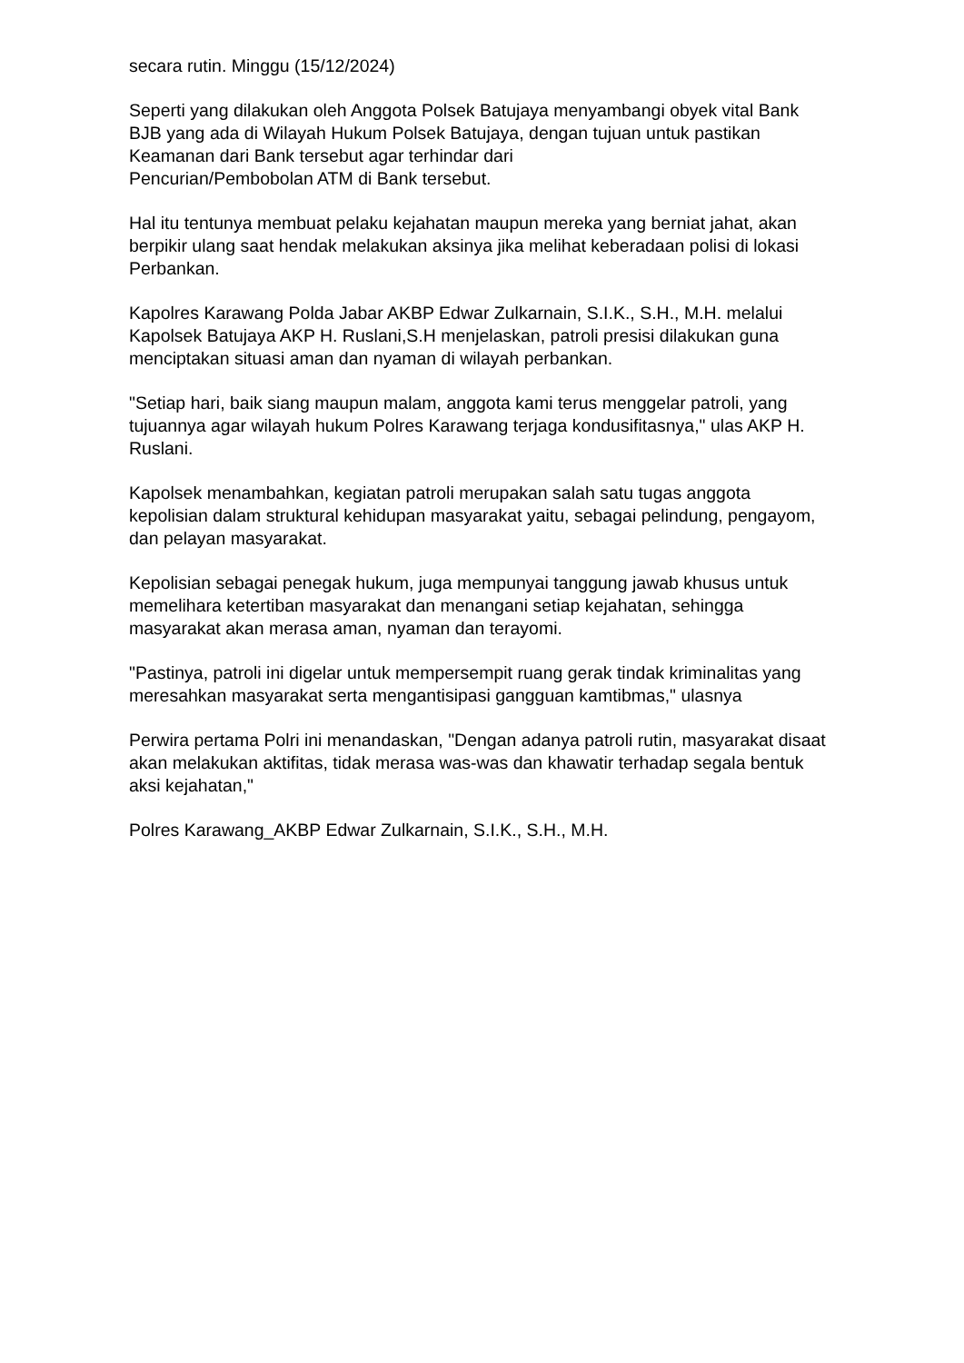secara rutin. Minggu (15/12/2024)
Seperti yang dilakukan oleh Anggota Polsek Batujaya menyambangi obyek vital Bank BJB yang ada di Wilayah Hukum Polsek Batujaya, dengan tujuan untuk pastikan Keamanan dari Bank tersebut agar terhindar dari
Pencurian/Pembobolan ATM di Bank tersebut.
Hal itu tentunya membuat pelaku kejahatan maupun mereka yang berniat jahat, akan berpikir ulang saat hendak melakukan aksinya jika melihat keberadaan polisi di lokasi Perbankan.
Kapolres Karawang Polda Jabar AKBP Edwar Zulkarnain, S.I.K., S.H., M.H. melalui Kapolsek Batujaya AKP H. Ruslani,S.H menjelaskan, patroli presisi dilakukan guna menciptakan situasi aman dan nyaman di wilayah perbankan.
"Setiap hari, baik siang maupun malam, anggota kami terus menggelar patroli, yang tujuannya agar wilayah hukum Polres Karawang terjaga kondusifitasnya," ulas AKP H. Ruslani.
Kapolsek menambahkan, kegiatan patroli merupakan salah satu tugas anggota kepolisian dalam struktural kehidupan masyarakat yaitu, sebagai pelindung, pengayom, dan pelayan masyarakat.
Kepolisian sebagai penegak hukum, juga mempunyai tanggung jawab khusus untuk memelihara ketertiban masyarakat dan menangani setiap kejahatan, sehingga masyarakat akan merasa aman, nyaman dan terayomi.
"Pastinya, patroli ini digelar untuk mempersempit ruang gerak tindak kriminalitas yang meresahkan masyarakat serta mengantisipasi gangguan kamtibmas," ulasnya
Perwira pertama Polri ini menandaskan, "Dengan adanya patroli rutin, masyarakat disaat akan melakukan aktifitas, tidak merasa was-was dan khawatir terhadap segala bentuk aksi kejahatan,"
Polres Karawang_AKBP Edwar Zulkarnain, S.I.K., S.H., M.H.